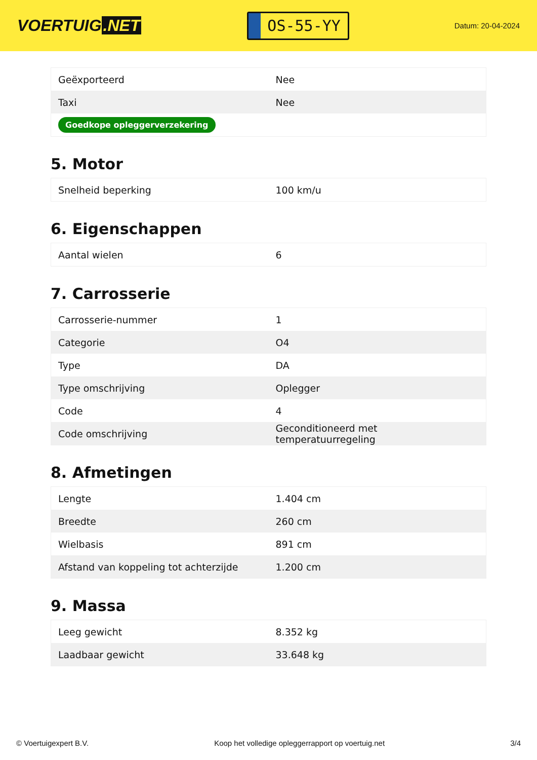VOERTUIG.NET
OS-55-YY
Datum: 20-04-2024
| Geëxporteerd | Nee |
| Taxi | Nee |
| Goedkope opleggerverzekering | |
5. Motor
| Snelheid beperking | 100 km/u |
6. Eigenschappen
| Aantal wielen | 6 |
7. Carrosserie
| Carrosserie-nummer | 1 |
| Categorie | O4 |
| Type | DA |
| Type omschrijving | Oplegger |
| Code | 4 |
| Code omschrijving | Geconditioneerd met temperatuurregeling |
8. Afmetingen
| Lengte | 1.404 cm |
| Breedte | 260 cm |
| Wielbasis | 891 cm |
| Afstand van koppeling tot achterzijde | 1.200 cm |
9. Massa
| Leeg gewicht | 8.352 kg |
| Laadbaar gewicht | 33.648 kg |
© Voertuigexpert B.V. Koop het volledige opleggerrapport op voertuig.net 3/4